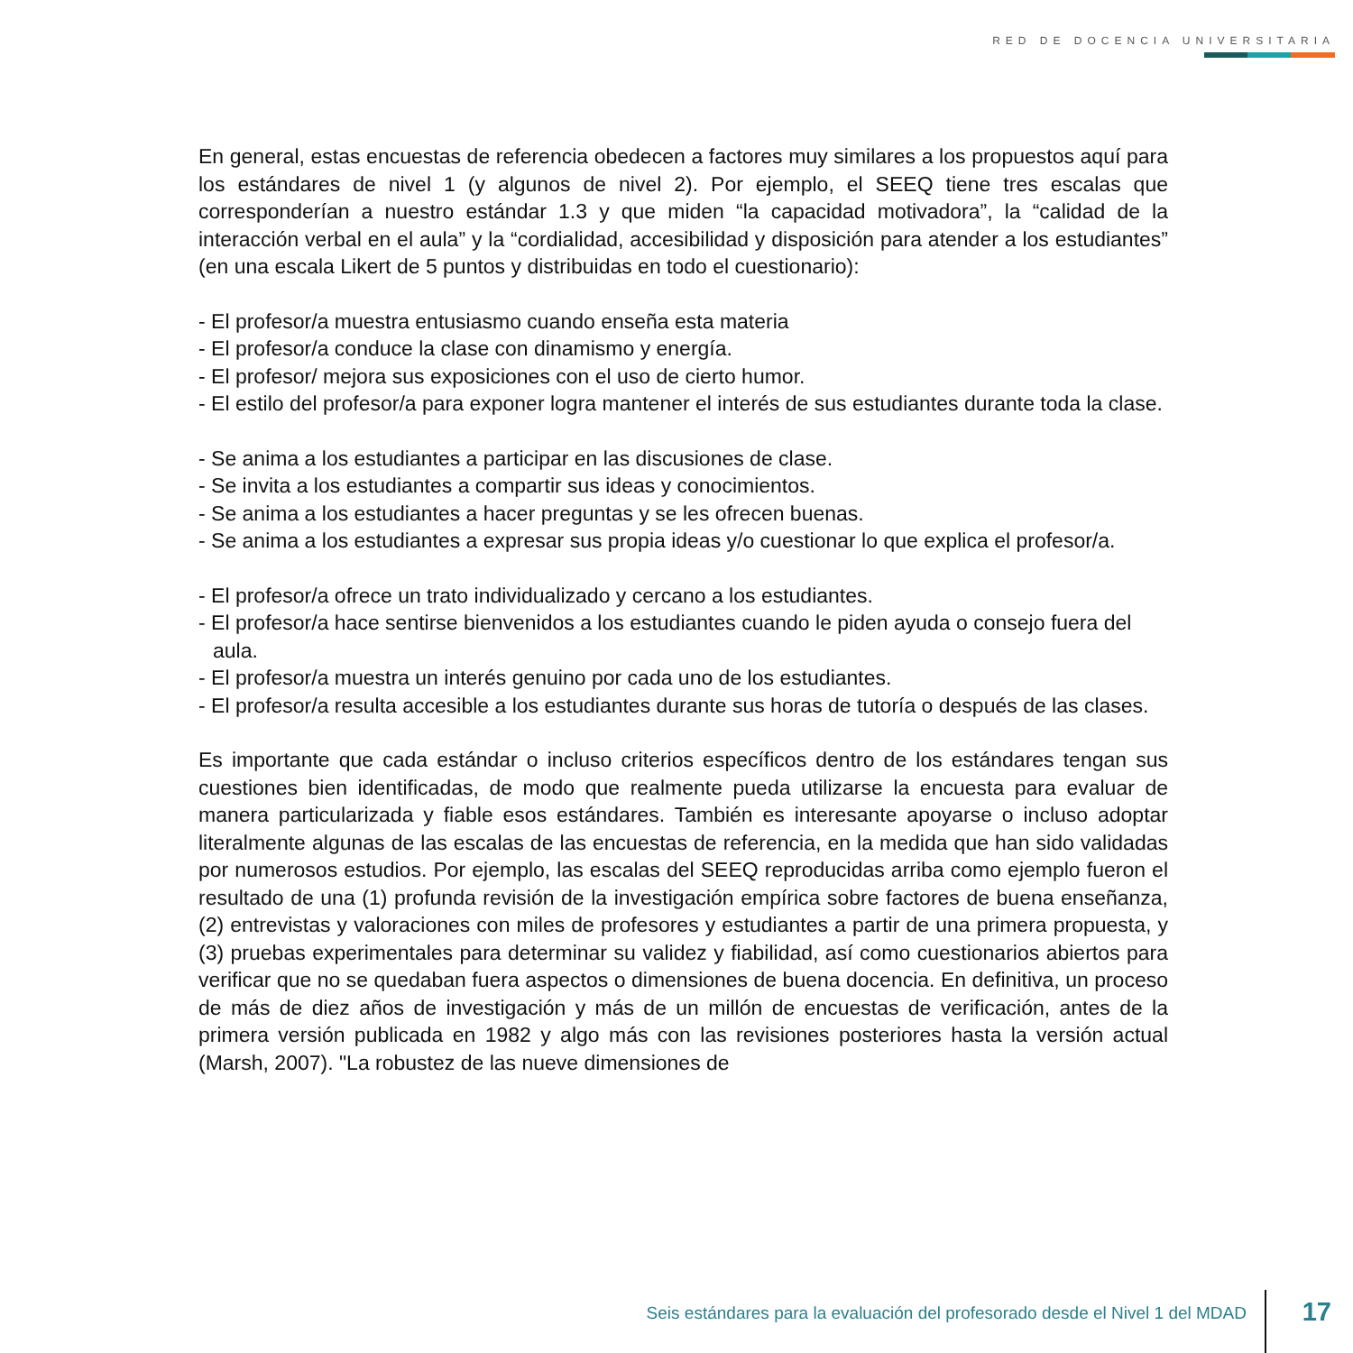RED DE DOCENCIA UNIVERSITARIA
En general, estas encuestas de referencia obedecen a factores muy similares a los propuestos aquí para los estándares de nivel 1 (y algunos de nivel 2). Por ejemplo, el SEEQ tiene tres escalas que corresponderían a nuestro estándar 1.3 y que miden “la capacidad motivadora”, la “calidad de la interacción verbal en el aula” y la “cordialidad, accesibilidad y disposición para atender a los estudiantes” (en una escala Likert de 5 puntos y distribuidas en todo el cuestionario):
- El profesor/a muestra entusiasmo cuando enseña esta materia
- El profesor/a conduce la clase con dinamismo y energía.
- El profesor/ mejora sus exposiciones con el uso de cierto humor.
- El estilo del profesor/a para exponer logra mantener el interés de sus estudiantes durante toda la clase.
- Se anima a los estudiantes a participar en las discusiones de clase.
- Se invita a los estudiantes a compartir sus ideas y conocimientos.
- Se anima a los estudiantes a hacer preguntas y se les ofrecen buenas.
- Se anima a los estudiantes a expresar sus propia ideas y/o cuestionar lo que explica el profesor/a.
- El profesor/a ofrece un trato individualizado y cercano a los estudiantes.
- El profesor/a hace sentirse bienvenidos a los estudiantes cuando le piden ayuda o consejo fuera del aula.
- El profesor/a muestra un interés genuino por cada uno de los estudiantes.
- El profesor/a resulta accesible a los estudiantes durante sus horas de tutoría o después de las clases.
Es importante que cada estándar o incluso criterios específicos dentro de los estándares tengan sus cuestiones bien identificadas, de modo que realmente pueda utilizarse la encuesta para evaluar de manera particularizada y fiable esos estándares. También es interesante apoyarse o incluso adoptar literalmente algunas de las escalas de las encuestas de referencia, en la medida que han sido validadas por numerosos estudios. Por ejemplo, las escalas del SEEQ reproducidas arriba como ejemplo fueron el resultado de una (1) profunda revisión de la investigación empírica sobre factores de buena enseñanza, (2) entrevistas y valoraciones con miles de profesores y estudiantes a partir de una primera propuesta, y (3) pruebas experimentales para determinar su validez y fiabilidad, así como cuestionarios abiertos para verificar que no se quedaban fuera aspectos o dimensiones de buena docencia. En definitiva, un proceso de más de diez años de investigación y más de un millón de encuestas de verificación, antes de la primera versión publicada en 1982 y algo más con las revisiones posteriores hasta la versión actual (Marsh, 2007). "La robustez de las nueve dimensiones de
Seis estándares para la evaluación del profesorado desde el Nivel 1 del MDAD
17